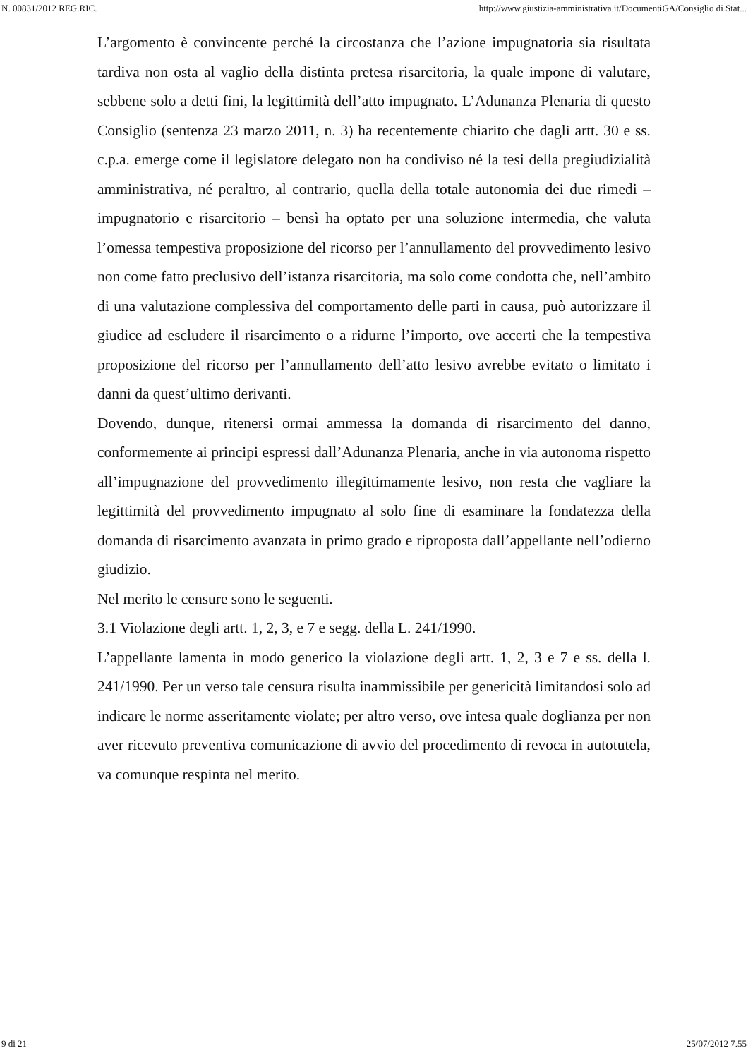N. 00831/2012 REG.RIC. http://www.giustizia-amministrativa.it/DocumentiGA/Consiglio di Stat...
L’argomento è convincente perché la circostanza che l’azione impugnatoria sia risultata tardiva non osta al vaglio della distinta pretesa risarcitoria, la quale impone di valutare, sebbene solo a detti fini, la legittimità dell’atto impugnato. L’Adunanza Plenaria di questo Consiglio (sentenza 23 marzo 2011, n. 3) ha recentemente chiarito che dagli artt. 30 e ss. c.p.a. emerge come il legislatore delegato non ha condiviso né la tesi della pregiudizialità amministrativa, né peraltro, al contrario, quella della totale autonomia dei due rimedi – impugnatorio e risarcitorio – bensì ha optato per una soluzione intermedia, che valuta l’omessa tempestiva proposizione del ricorso per l’annullamento del provvedimento lesivo non come fatto preclusivo dell’istanza risarcitoria, ma solo come condotta che, nell’ambito di una valutazione complessiva del comportamento delle parti in causa, può autorizzare il giudice ad escludere il risarcimento o a ridurne l’importo, ove accerti che la tempestiva proposizione del ricorso per l’annullamento dell’atto lesivo avrebbe evitato o limitato i danni da quest’ultimo derivanti.
Dovendo, dunque, ritenersi ormai ammessa la domanda di risarcimento del danno, conformemente ai principi espressi dall’Adunanza Plenaria, anche in via autonoma rispetto all’impugnazione del provvedimento illegittimamente lesivo, non resta che vagliare la legittimità del provvedimento impugnato al solo fine di esaminare la fondatezza della domanda di risarcimento avanzata in primo grado e riproposta dall’appellante nell’odierno giudizio.
Nel merito le censure sono le seguenti.
3.1 Violazione degli artt. 1, 2, 3, e 7 e segg. della L. 241/1990.
L’appellante lamenta in modo generico la violazione degli artt. 1, 2, 3 e 7 e ss. della l. 241/1990. Per un verso tale censura risulta inammissibile per genericità limitandosi solo ad indicare le norme asseritamente violate; per altro verso, ove intesa quale doglianza per non aver ricevuto preventiva comunicazione di avvio del procedimento di revoca in autotutela, va comunque respinta nel merito.
9 di 21 25/07/2012 7.55